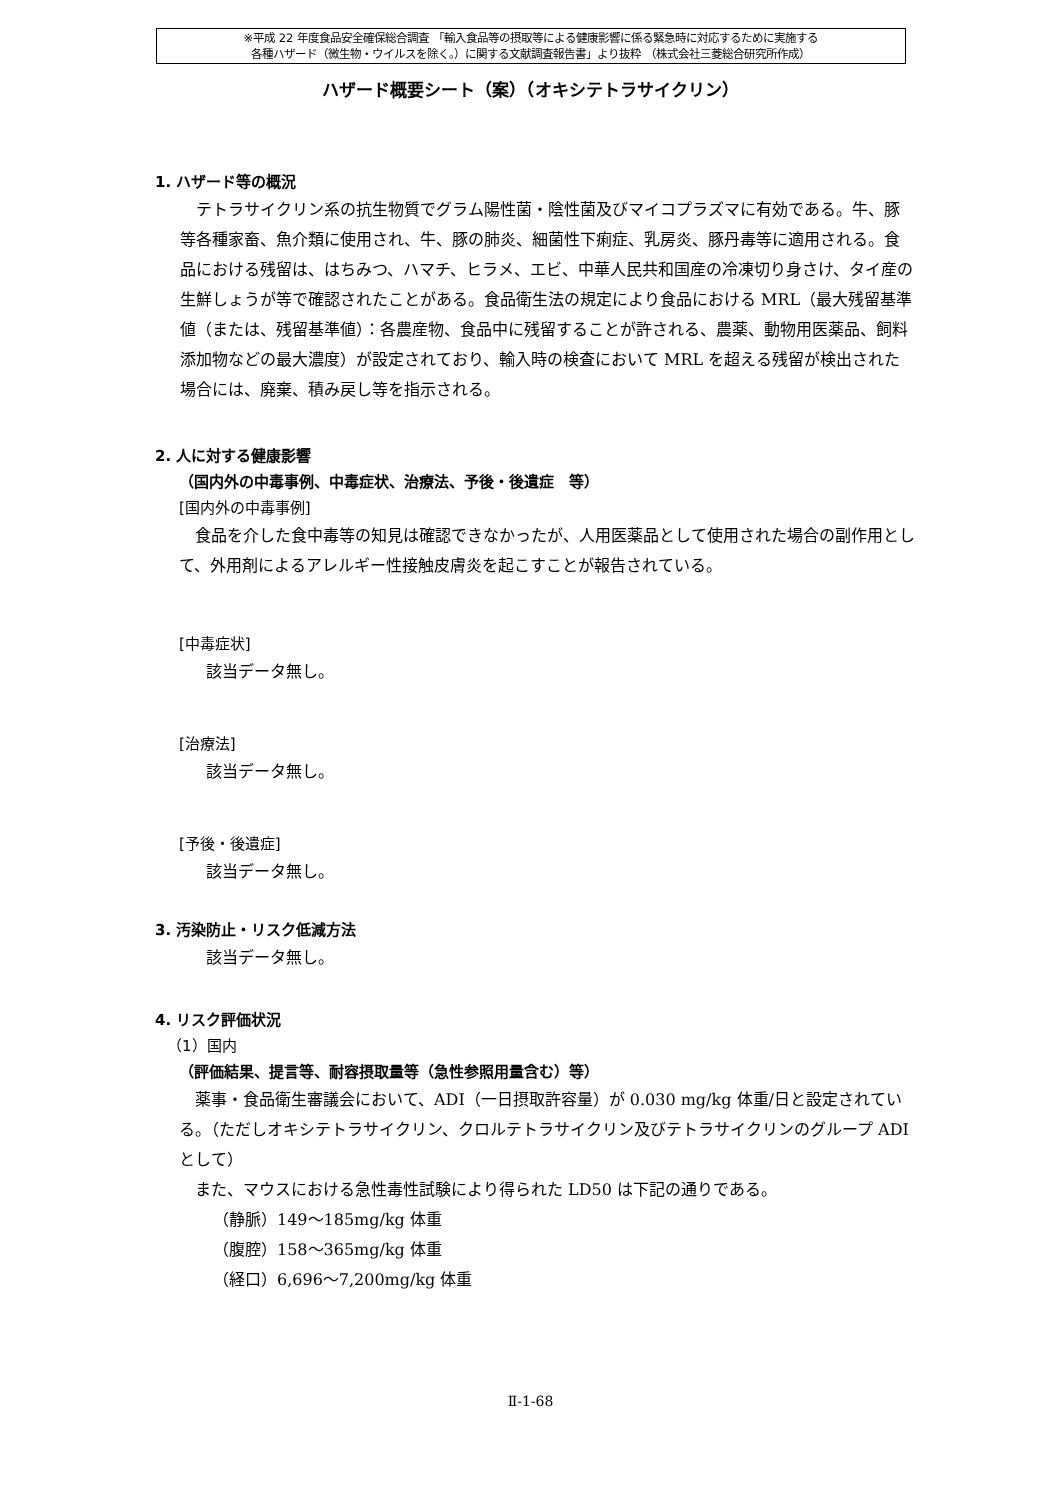※平成 22 年度食品安全確保総合調査 「輸入食品等の摂取等による健康影響に係る緊急時に対応するために実施する
各種ハザード（微生物・ウイルスを除く。）に関する文献調査報告書」より抜粋 （株式会社三菱総合研究所作成）
ハザード概要シート（案）（オキシテトラサイクリン）
1. ハザード等の概況
テトラサイクリン系の抗生物質でグラム陽性菌・陰性菌及びマイコプラズマに有効である。牛、豚等各種家畜、魚介類に使用され、牛、豚の肺炎、細菌性下痢症、乳房炎、豚丹毒等に適用される。食品における残留は、はちみつ、ハマチ、ヒラメ、エビ、中華人民共和国産の冷凍切り身さけ、タイ産の生鮮しょうが等で確認されたことがある。食品衛生法の規定により食品における MRL（最大残留基準値（または、残留基準値）：各農産物、食品中に残留することが許される、農薬、動物用医薬品、飼料添加物などの最大濃度）が設定されており、輸入時の検査において MRL を超える残留が検出された場合には、廃棄、積み戻し等を指示される。
2. 人に対する健康影響
（国内外の中毒事例、中毒症状、治療法、予後・後遺症　等）
[国内外の中毒事例]
食品を介した食中毒等の知見は確認できなかったが、人用医薬品として使用された場合の副作用として、外用剤によるアレルギー性接触皮膚炎を起こすことが報告されている。
[中毒症状]
該当データ無し。
[治療法]
該当データ無し。
[予後・後遺症]
該当データ無し。
3. 汚染防止・リスク低減方法
該当データ無し。
4. リスク評価状況
（1）国内
（評価結果、提言等、耐容摂取量等（急性参照用量含む）等）
薬事・食品衛生審議会において、ADI（一日摂取許容量）が 0.030 mg/kg 体重/日と設定されている。（ただしオキシテトラサイクリン、クロルテトラサイクリン及びテトラサイクリンのグループ ADI として）
また、マウスにおける急性毒性試験により得られた LD50 は下記の通りである。
（静脈）149～185mg/kg 体重
（腹腔）158～365mg/kg 体重
（経口）6,696～7,200mg/kg 体重
Ⅱ-1-68